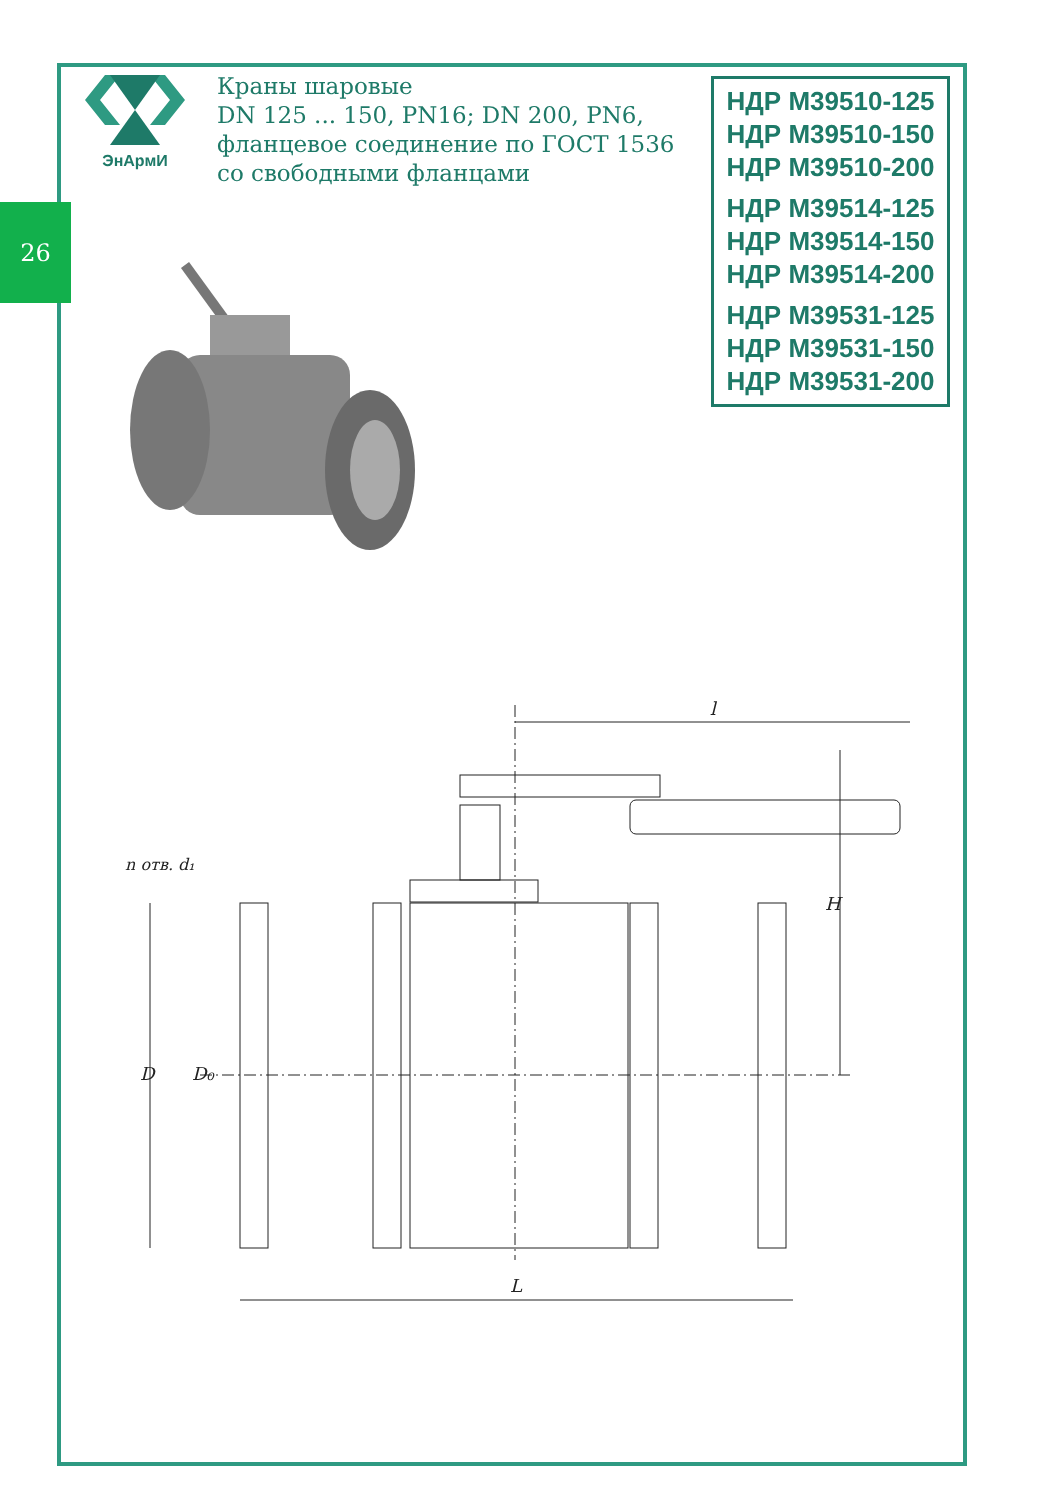26
ЭнАрмИ
Краны шаровые
DN 125 ... 150, PN16; DN 200, PN6,
фланцевое соединение по ГОСТ 1536
со свободными фланцами
НДР М39510-125
НДР М39510-150
НДР М39510-200
НДР М39514-125
НДР М39514-150
НДР М39514-200
НДР М39531-125
НДР М39531-150
НДР М39531-200
l
L
D
D₀
H
n отв. d₁